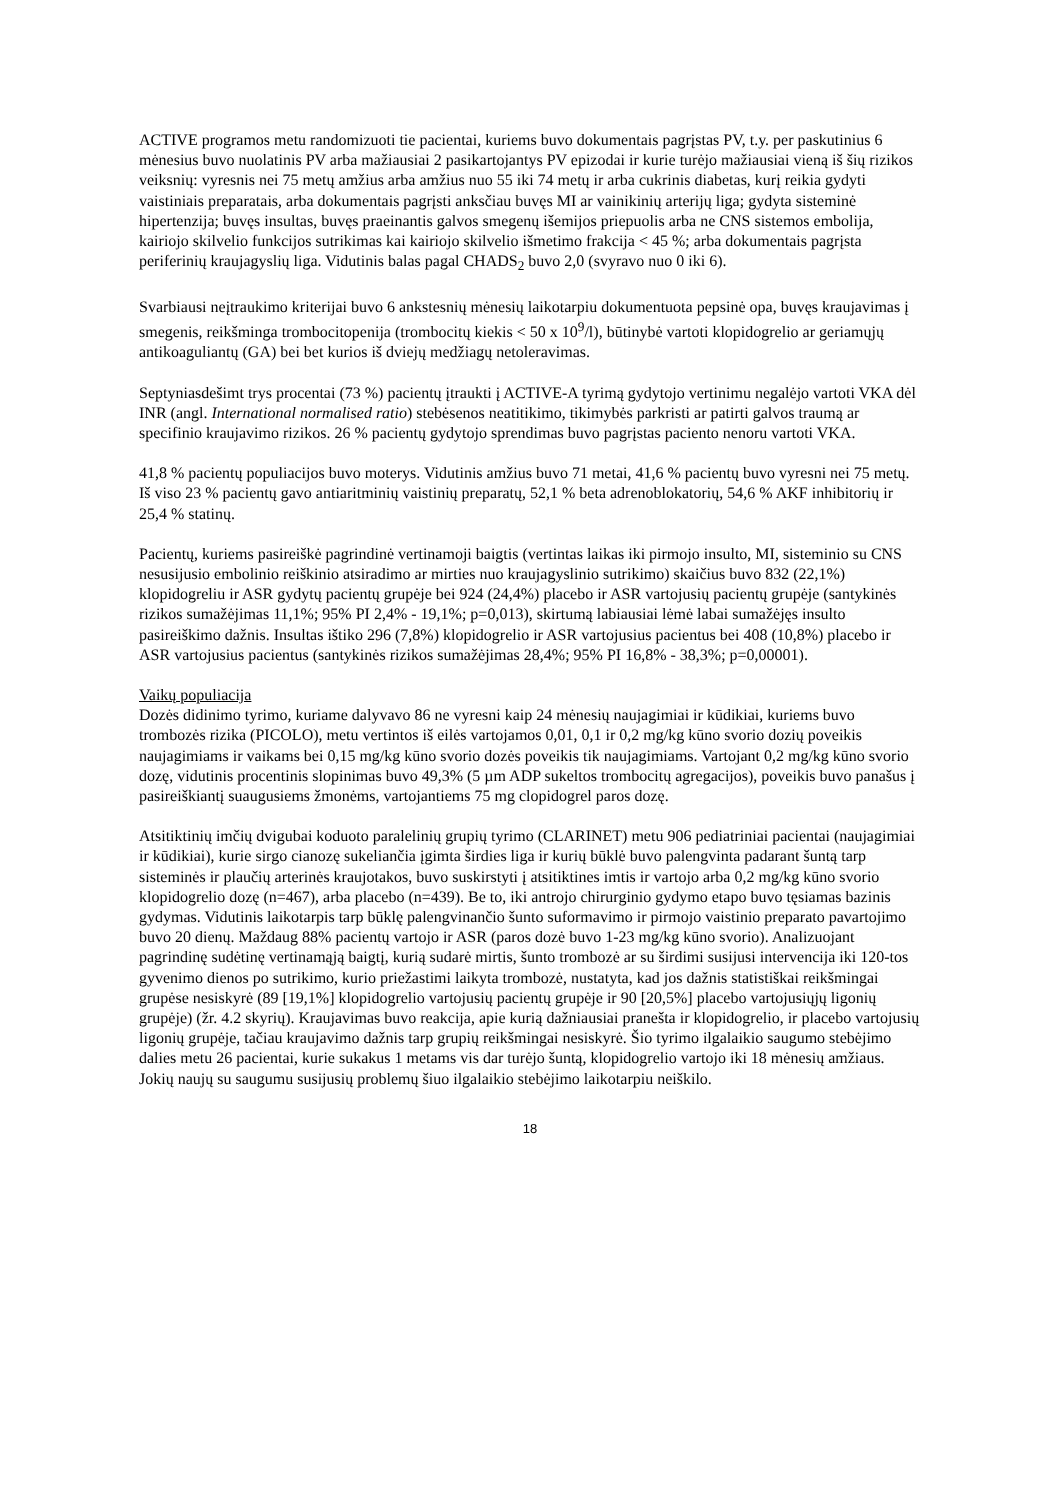ACTIVE programos metu randomizuoti tie pacientai, kuriems buvo dokumentais pagrįstas PV, t.y. per paskutinius 6 mėnesius buvo nuolatinis PV arba mažiausiai 2 pasikartojantys PV epizodai ir kurie turėjo mažiausiai vieną iš šių rizikos veiksnių: vyresnis nei 75 metų amžius arba amžius nuo 55 iki 74 metų ir arba cukrinis diabetas, kurį reikia gydyti vaistiniais preparatais, arba dokumentais pagrįsti anksčiau buvęs MI ar vainikinių arterijų liga; gydyta sisteminė hipertenzija; buvęs insultas, buvęs praeinantis galvos smegenų išemijos priepuolis arba ne CNS sistemos embolija, kairiojo skilvelio funkcijos sutrikimas kai kairiojo skilvelio išmetimo frakcija < 45 %; arba dokumentais pagrįsta periferinių kraujagyslių liga. Vidutinis balas pagal CHADS<sub>2</sub> buvo 2,0 (svyravo nuo 0 iki 6).
Svarbiausi neįtraukimo kriterijai buvo 6 ankstesnių mėnesių laikotarpiu dokumentuota pepsinė opa, buvęs kraujavimas į smegenis, reikšminga trombocitopenija (trombocitų kiekis < 50 x 10<sup>9</sup>/l), būtinybė vartoti klopidogrelio ar geriamųjų antikoaguliantų (GA) bei bet kurios iš dviejų medžiagų netoleravimas.
Septyniasdešimt trys procentai (73 %) pacientų įtraukti į ACTIVE-A tyrimą gydytojo vertinimu negalėjo vartoti VKA dėl INR (angl. International normalised ratio) stebėsenos neatitikimo, tikimybės parkristi ar patirti galvos traumą ar specifinio kraujavimo rizikos. 26 % pacientų gydytojo sprendimas buvo pagrįstas paciento nenoru vartoti VKA.
41,8 % pacientų populiacijos buvo moterys. Vidutinis amžius buvo 71 metai, 41,6 % pacientų buvo vyresni nei 75 metų. Iš viso 23 % pacientų gavo antiaritminių vaistinių preparatų, 52,1 % beta adrenoblokatorių, 54,6 % AKF inhibitorių ir 25,4 % statinų.
Pacientų, kuriems pasireiškė pagrindinė vertinamoji baigtis (vertintas laikas iki pirmojo insulto, MI, sisteminio su CNS nesusijusio embolinio reiškinio atsiradimo ar mirties nuo kraujagyslinio sutrikimo) skaičius buvo 832 (22,1%) klopidogreliu ir ASR gydytų pacientų grupėje bei 924 (24,4%) placebo ir ASR vartojusių pacientų grupėje (santykinės rizikos sumažėjimas 11,1%; 95% PI 2,4% - 19,1%; p=0,013), skirtumą labiausiai lėmė labai sumažėjęs insulto pasireiškimo dažnis. Insultas ištiko 296 (7,8%) klopidogrelio ir ASR vartojusius pacientus bei 408 (10,8%) placebo ir ASR vartojusius pacientus (santykinės rizikos sumažėjimas 28,4%; 95% PI 16,8% - 38,3%; p=0,00001).
Vaikų populiacija
Dozės didinimo tyrimo, kuriame dalyvavo 86 ne vyresni kaip 24 mėnesių naujagimiai ir kūdikiai, kuriems buvo trombozės rizika (PICOLO), metu vertintos iš eilės vartojamos 0,01, 0,1 ir 0,2 mg/kg kūno svorio dozių poveikis naujagimiams ir vaikams bei 0,15 mg/kg kūno svorio dozės poveikis tik naujagimiams. Vartojant 0,2 mg/kg kūno svorio dozę, vidutinis procentinis slopinimas buvo 49,3% (5 µm ADP sukeltos trombocitų agregacijos), poveikis buvo panašus į pasireiškiantį suaugusiems žmonėms, vartojantiems 75 mg clopidogrel paros dozę.
Atsitiktinių imčių dvigubai koduoto paralelinių grupių tyrimo (CLARINET) metu 906 pediatriniai pacientai (naujagimiai ir kūdikiai), kurie sirgo cianozę sukeliančia įgimta širdies liga ir kurių būklė buvo palengvinta padarant šuntą tarp sisteminės ir plaučių arterinės kraujotakos, buvo suskirstyti į atsitiktines imtis ir vartojo arba 0,2 mg/kg kūno svorio klopidogrelio dozę (n=467), arba placebo (n=439). Be to, iki antrojo chirurginio gydymo etapo buvo tęsiamas bazinis gydymas. Vidutinis laikotarpis tarp būklę palengvinančio šunto suformavimo ir pirmojo vaistinio preparato pavartojimo buvo 20 dienų. Maždaug 88% pacientų vartojo ir ASR (paros dozė buvo 1-23 mg/kg kūno svorio). Analizuojant pagrindinę sudėtinę vertinamąją baigtį, kurią sudarė mirtis, šunto trombozė ar su širdimi susijusi intervencija iki 120-tos gyvenimo dienos po sutrikimo, kurio priežastimi laikyta trombozė, nustatyta, kad jos dažnis statistiškai reikšmingai grupėse nesiskyrė (89 [19,1%] klopidogrelio vartojusių pacientų grupėje ir 90 [20,5%] placebo vartojusiųjų ligonių grupėje) (žr. 4.2 skyrių). Kraujavimas buvo reakcija, apie kurią dažniausiai pranešta ir klopidogrelio, ir placebo vartojusių ligonių grupėje, tačiau kraujavimo dažnis tarp grupių reikšmingai nesiskyrė. Šio tyrimo ilgalaikio saugumo stebėjimo dalies metu 26 pacientai, kurie sukakus 1 metams vis dar turėjo šuntą, klopidogrelio vartojo iki 18 mėnesių amžiaus. Jokių naujų su saugumu susijusių problemų šiuo ilgalaikio stebėjimo laikotarpiu neiškilo.
18